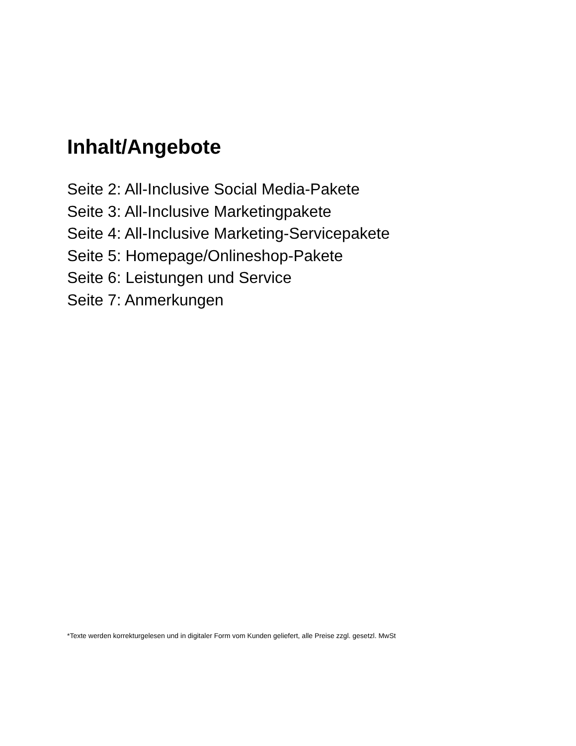Inhalt/Angebote
Seite 2: All-Inclusive Social Media-Pakete
Seite 3: All-Inclusive Marketingpakete
Seite 4: All-Inclusive Marketing-Servicepakete
Seite 5: Homepage/Onlineshop-Pakete
Seite 6: Leistungen und Service
Seite 7: Anmerkungen
*Texte werden korrekturgelesen und in digitaler Form vom Kunden geliefert, alle Preise zzgl. gesetzl. MwSt